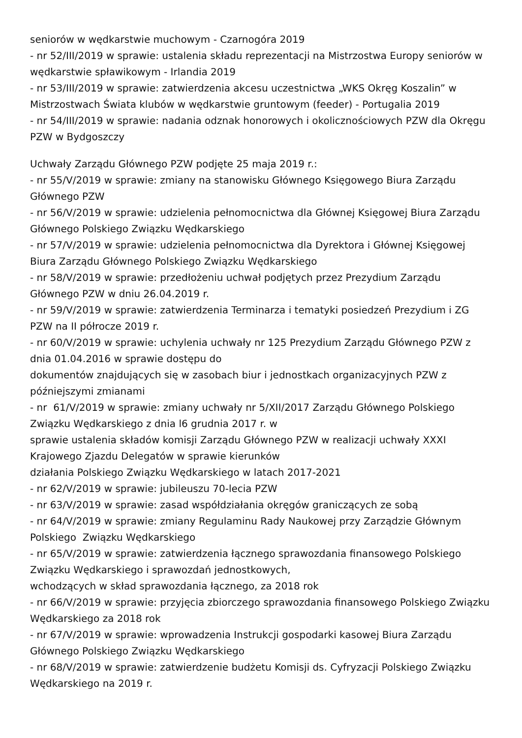seniorów w wędkarstwie muchowym - Czarnogóra 2019
- nr 52/III/2019 w sprawie: ustalenia składu reprezentacji na Mistrzostwa Europy seniorów w wędkarstwie spławikowym - Irlandia 2019
- nr 53/III/2019 w sprawie: zatwierdzenia akcesu uczestnictwa „WKS Okręg Koszalin” w Mistrzostwach Świata klubów w wędkarstwie gruntowym (feeder) - Portugalia 2019
- nr 54/III/2019 w sprawie: nadania odznak honorowych i okolicznościowych PZW dla Okręgu PZW w Bydgoszczy
Uchwały Zarządu Głównego PZW podjęte 25 maja 2019 r.:
- nr 55/V/2019 w sprawie: zmiany na stanowisku Głównego Księgowego Biura Zarządu Głównego PZW
- nr 56/V/2019 w sprawie: udzielenia pełnomocnictwa dla Głównej Księgowej Biura Zarządu Głównego Polskiego Związku Wędkarskiego
- nr 57/V/2019 w sprawie: udzielenia pełnomocnictwa dla Dyrektora i Głównej Księgowej Biura Zarządu Głównego Polskiego Związku Wędkarskiego
- nr 58/V/2019 w sprawie: przedłożeniu uchwał podjętych przez Prezydium Zarządu Głównego PZW w dniu 26.04.2019 r.
- nr 59/V/2019 w sprawie: zatwierdzenia Terminarza i tematyki posiedzeń Prezydium i ZG PZW na II półrocze 2019 r.
- nr 60/V/2019 w sprawie: uchylenia uchwały nr 125 Prezydium Zarządu Głównego PZW z dnia 01.04.2016 w sprawie dostępu do
dokumentów znajdujących się w zasobach biur i jednostkach organizacyjnych PZW z późniejszymi zmianami
- nr 61/V/2019 w sprawie: zmiany uchwały nr 5/XII/2017 Zarządu Głównego Polskiego Związku Wędkarskiego z dnia l6 grudnia 2017 r. w
sprawie ustalenia składów komisji Zarządu Głównego PZW w realizacji uchwały XXXI Krajowego Zjazdu Delegatów w sprawie kierunków
działania Polskiego Związku Wędkarskiego w latach 2017-2021
- nr 62/V/2019 w sprawie: jubileuszu 70-lecia PZW
- nr 63/V/2019 w sprawie: zasad współdziałania okręgów graniczących ze sobą
- nr 64/V/2019 w sprawie: zmiany Regulaminu Rady Naukowej przy Zarządzie Głównym Polskiego Związku Wędkarskiego
- nr 65/V/2019 w sprawie: zatwierdzenia łącznego sprawozdania finansowego Polskiego Związku Wędkarskiego i sprawozdań jednostkowych,
wchodzących w skład sprawozdania łącznego, za 2018 rok
- nr 66/V/2019 w sprawie: przyjęcia zbiorczego sprawozdania finansowego Polskiego Związku Wędkarskiego za 2018 rok
- nr 67/V/2019 w sprawie: wprowadzenia Instrukcji gospodarki kasowej Biura Zarządu Głównego Polskiego Związku Wędkarskiego
- nr 68/V/2019 w sprawie: zatwierdzenie budżetu Komisji ds. Cyfryzacji Polskiego Związku Wędkarskiego na 2019 r.